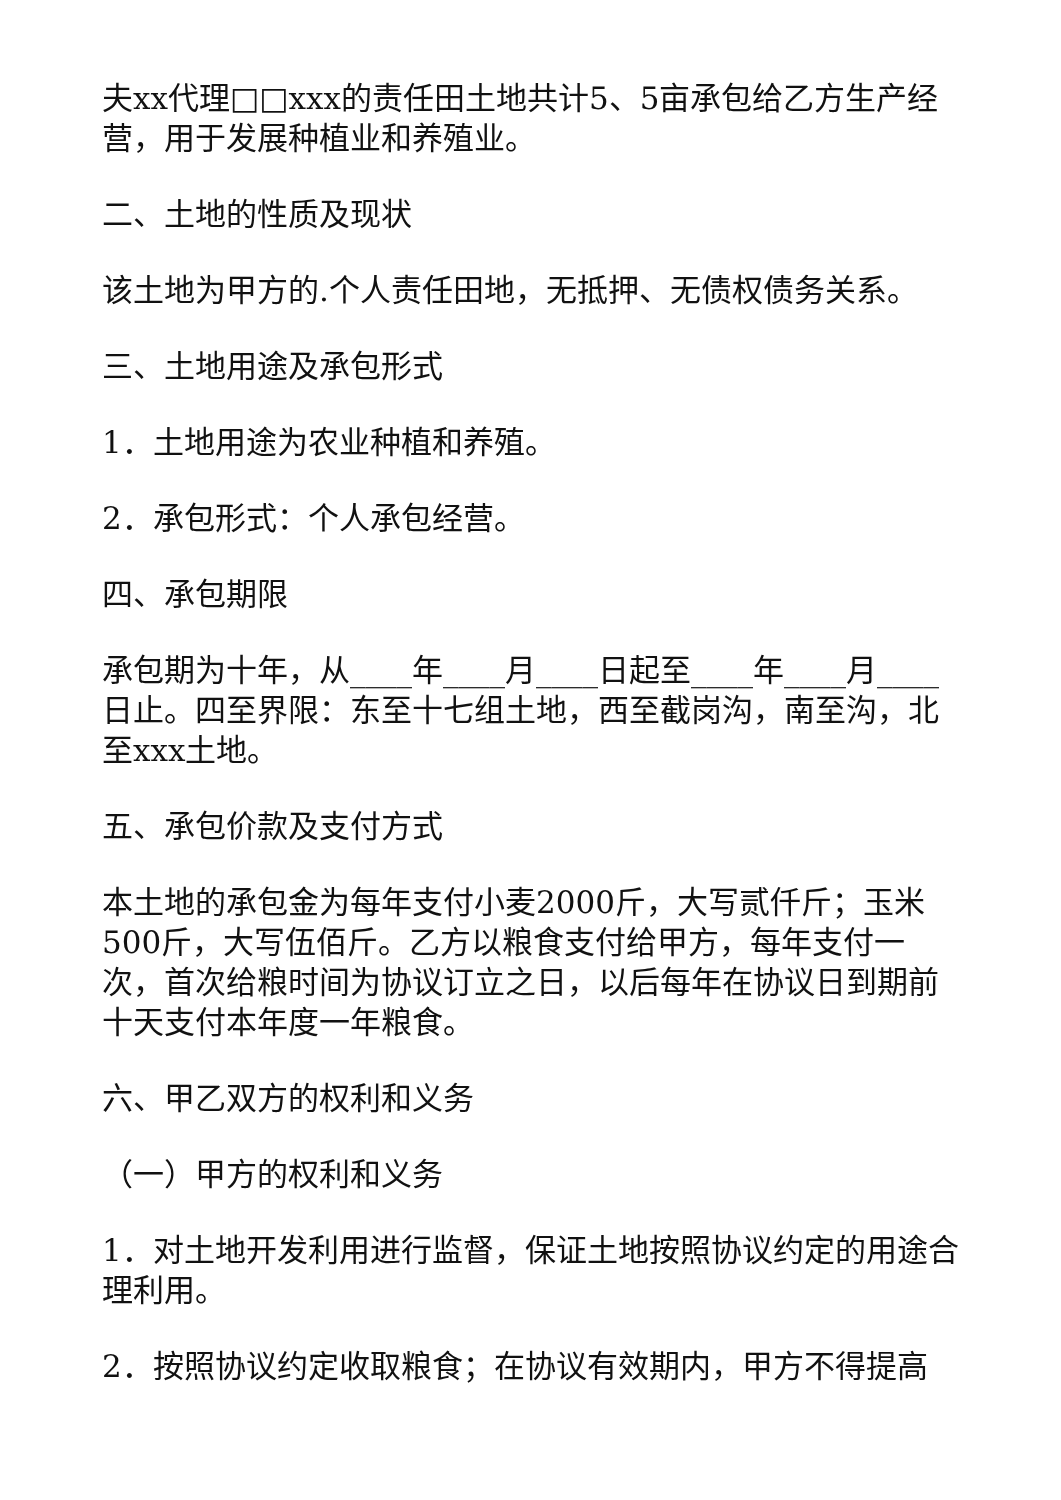夫xx代理□□xxx的责任田土地共计5、5亩承包给乙方生产经营，用于发展种植业和养殖业。
二、土地的性质及现状
该土地为甲方的.个人责任田地，无抵押、无债权债务关系。
三、土地用途及承包形式
1．土地用途为农业种植和养殖。
2．承包形式：个人承包经营。
四、承包期限
承包期为十年，从____年____月____日起至____年____月____日止。四至界限：东至十七组土地，西至截岗沟，南至沟，北至xxx土地。
五、承包价款及支付方式
本土地的承包金为每年支付小麦2000斤，大写贰仟斤；玉米500斤，大写伍佰斤。乙方以粮食支付给甲方，每年支付一次，首次给粮时间为协议订立之日，以后每年在协议日到期前十天支付本年度一年粮食。
六、甲乙双方的权利和义务
（一）甲方的权利和义务
1．对土地开发利用进行监督，保证土地按照协议约定的用途合理利用。
2．按照协议约定收取粮食；在协议有效期内，甲方不得提高